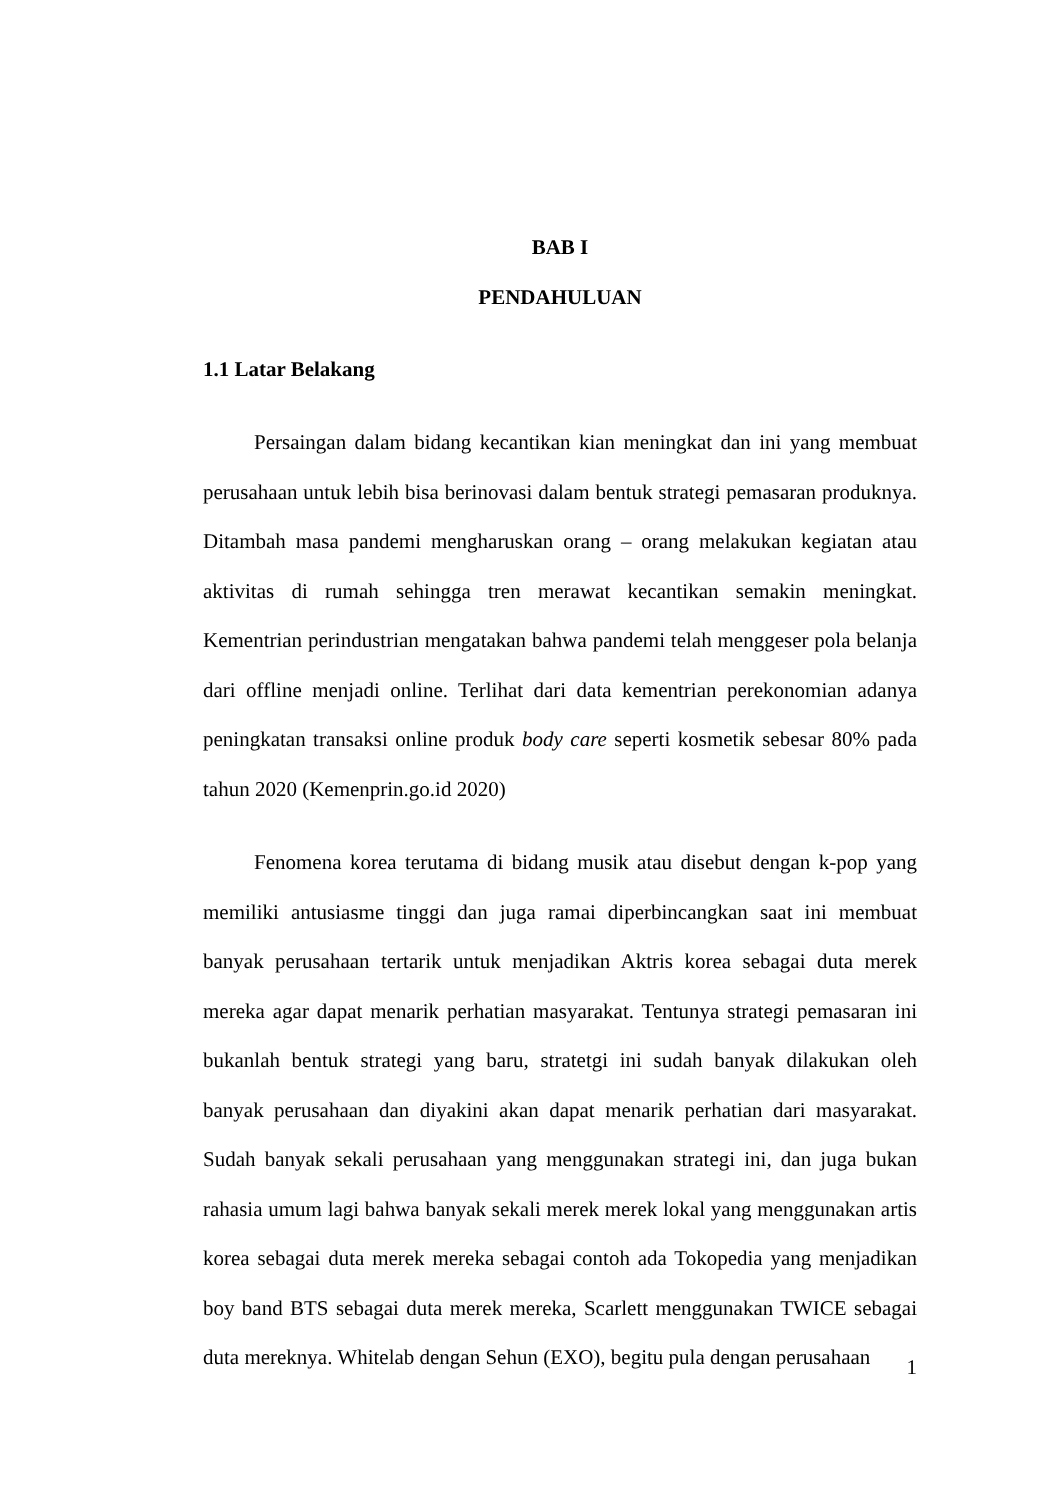BAB I
PENDAHULUAN
1.1 Latar Belakang
Persaingan dalam bidang kecantikan kian meningkat dan ini yang membuat perusahaan untuk lebih bisa berinovasi dalam bentuk strategi pemasaran produknya. Ditambah masa pandemi mengharuskan orang – orang melakukan kegiatan atau aktivitas di rumah sehingga tren merawat kecantikan semakin meningkat. Kementrian perindustrian mengatakan bahwa pandemi telah menggeser pola belanja dari offline menjadi online. Terlihat dari data kementrian perekonomian adanya peningkatan transaksi online produk body care seperti kosmetik sebesar 80% pada tahun 2020 (Kemenprin.go.id 2020)
Fenomena korea terutama di bidang musik atau disebut dengan k-pop yang memiliki antusiasme tinggi dan juga ramai diperbincangkan saat ini membuat banyak perusahaan tertarik untuk menjadikan Aktris korea sebagai duta merek mereka agar dapat menarik perhatian masyarakat. Tentunya strategi pemasaran ini bukanlah bentuk strategi yang baru, stratetgi ini sudah banyak dilakukan oleh banyak perusahaan dan diyakini akan dapat menarik perhatian dari masyarakat. Sudah banyak sekali perusahaan yang menggunakan strategi ini, dan juga bukan rahasia umum lagi bahwa banyak sekali merek merek lokal yang menggunakan artis korea sebagai duta merek mereka sebagai contoh ada Tokopedia yang menjadikan boy band BTS sebagai duta merek mereka, Scarlett menggunakan TWICE sebagai duta mereknya. Whitelab dengan Sehun (EXO), begitu pula dengan perusahaan
1